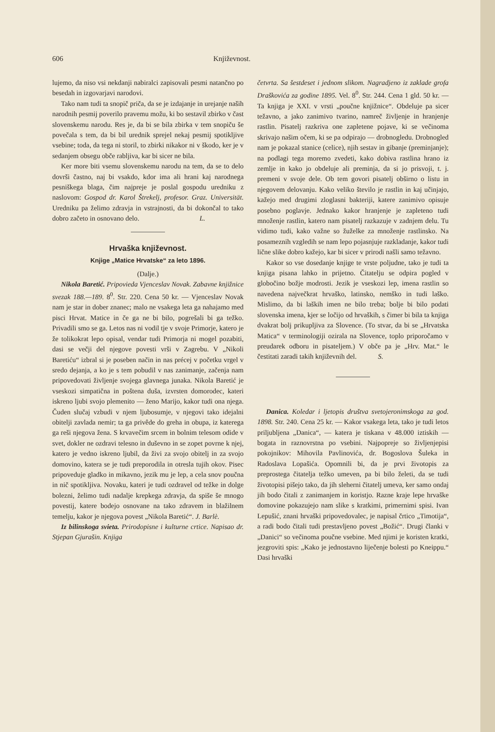606 Književnost.
lujemo, da niso vsi nekdanji nabiralci zapisovali pesmi natančno po besedah in izgovarjavi narodovi.
Tako nam tudi ta snopič priča, da se je izdajanje in urejanje naših narodnih pesmij poverilo pravemu možu, ki bo sestavil zbirko v čast slovenskemu narodu. Res je, da bi se bila zbirka v tem snopiču še povečala s tem, da bi bil urednik sprejel nekaj pesmij spotikljive vsebine; toda, da tega ni storil, to zbirki nikakor ni v škodo, ker je v sedanjem obsegu obče rabljiva, kar bi sicer ne bila.
Ker more biti vsemu slovenskemu narodu na tem, da se to delo dovrši častno, naj bi vsakdo, kdor ima ali hrani kaj narodnega pesniškega blaga, čim najpreje je poslal gospodu uredniku z naslovom: Gospod dr. Karol Štrekelj, profesor. Graz. Universität. Uredniku pa želimo zdravja in vstrajnosti, da bi dokončal to tako dobro začeto in osnovano delo. L.
Hrvaška književnost.
Knjige „Matice Hrvatske“ za leto 1896.
(Dalje.)
Nikola Baretić. Pripovieda Vjenceslav Novak. Zabavne knjižnice svezak 188.—189. 8<sup>0</sup>. Str. 220. Cena 50 kr. — Vjenceslav Novak nam je star in dober znanec; malo ne vsakega leta ga nahajamo med pisci Hrvat. Matice in če ga ne bi bilo, pogrešali bi ga težko. Privadili smo se ga. Letos nas ni vodil tje v svoje Primorje, katero je že tolikokrat lepo opisal, vendar tudi Primorja ni mogel pozabiti, dasi se večji del njegove povesti vrši v Zagrebu. V „Nikoli Baretiću“ izbral si je poseben način in nas précej v početku vrgel v sredo dejanja, a ko je s tem pobudil v nas zanimanje, začenja nam pripovedovati življenje svojega glavnega junaka. Nikola Baretić je vseskozi simpatična in poštena duša, izvrsten domorodec, kateri iskreno ljubi svojo plemenito — ženo Marijo, kakor tudi ona njega. Čuden slučaj vzbudi v njem ljubosumje, v njegovi tako idejalni obitelji zavlada nemir; ta ga privêde do greha in obupa, iz katerega ga reši njegova žena. S krvavečim srcem in bolnim telesom odide v svet, dokler ne ozdravi telesno in duševno in se zopet povrne k njej, katero je vedno iskreno ljubil, da živi za svojo obitelj in za svojo domovino, katera se je tudi preporodila in otresla tujih okov. Pisec pripoveduje gladko in mikavno, jezik mu je lep, a cela snov poučna in nič spotikljiva. Novaku, kateri je tudi ozdravel od težke in dolge bolezni, želimo tudi nadalje krepkega zdravja, da spiše še mnogo povestij, katere bodejo osnovane na tako zdravem in blažilnem temelju, kakor je njegova povest „Nikola Baretić“. J. Barlè.
Iz bilinskoga svieta. Prirodopisne i kulturne crtice. Napisao dr. Stjepan Gjurašin. Knjiga
četvrta. Sa šestdeset i jednom slikom. Nagradjeno iz zaklade grofa Draškovića za godine 1895. Vel. 8<sup>0</sup>. Str. 244. Cena 1 gld. 50 kr. — Ta knjiga je XXI. v vrsti „poučne knjižnice“. Obdeluje pa sicer težavno, a jako zanimivo tvarino, namreč življenje in hranjenje rastlin. Pisatelj razkriva one zapletene pojave, ki se večinoma skrivajo našim očem, ki se pa odpirajo — drobnogledu. Drobnogled nam je pokazal stanice (celice), njih sestav in gibanje (preminjanje); na podlagi tega moremo zvedeti, kako dobiva rastlina hrano iz zemlje in kako jo obdeluje ali preminja, da si jo prisvoji, t. j. premeni v svoje dele. Ob tem govori pisatelj obširno o listu in njegovem delovanju. Kako veliko število je rastlin in kaj učinjajo, kažejo med drugimi zloglasni bakteriji, katere zanimivo opisuje posebno poglavje. Jednako kakor hranjenje je zapleteno tudi množenje rastlin, katero nam pisatelj razkazuje v zadnjem delu. Tu vidimo tudi, kako važne so žuželke za množenje rastlinsko. Na posameznih vzgledih se nam lepo pojasnjuje razkladanje, kakor tudi lične slike dobro kažejo, kar bi sicer v prirodi našli samo težavno.
Kakor so vse dosedanje knjige te vrste poljudne, tako je tudi ta knjiga pisana lahko in prijetno. Čitatelju se odpira pogled v globočino božje modrosti. Jezik je vseskozi lep, imena rastlin so navedena največkrat hrvaško, latinsko, nemško in tudi laško. Mislimo, da bi laških imen ne bilo treba; bolje bi bilo podati slovenska imena, kjer se ločijo od hrvaških, s čimer bi bila ta knjiga dvakrat bolj prikupljiva za Slovence. (To stvar, da bi se „Hrvatska Matica“ v terminologiji ozirala na Slovence, toplo priporočamo v preudarek odboru in pisateljem.) V obče pa je „Hrv. Mat.“ le čestitati zaradi takih književnih del. S.
Danica. Koledar i ljetopis društva svetojeronimskoga za god. 1898. Str. 240. Cena 25 kr. — Kakor vsakega leta, tako je tudi letos priljubljena „Danica“, — katera je tiskana v 48.000 iztiskih — bogata in raznovrstna po vsebini. Najpopreje so življenjepisi pokojnikov: Mihovila Pavlinovića, dr. Bogoslova Šuleka in Radoslava Lopašića. Opomnili bi, da je prvi životopis za preprostega čitatelja težko umeven, pa bi bilo želeti, da se tudi životopisi pišejo tako, da jih sleherni čitatelj umeva, ker samo ondaj jih bodo čitali z zanimanjem in koristjo. Razne kraje lepe hrvaške domovine pokazujejo nam slike s kratkimi, primernimi spisi. Ivan Lepušić, znani hrvaški pripovedovalec, je napisal črtico „Timotija“, a radi bodo čitali tudi prestavljeno povest „Božić“. Drugi članki v „Danici“ so večinoma poučne vsebine. Med njimi je koristen kratki, jezgroviti spis: „Kako je jednostavno liječenje bolesti po Kneippu.“ Dasi hrvaški